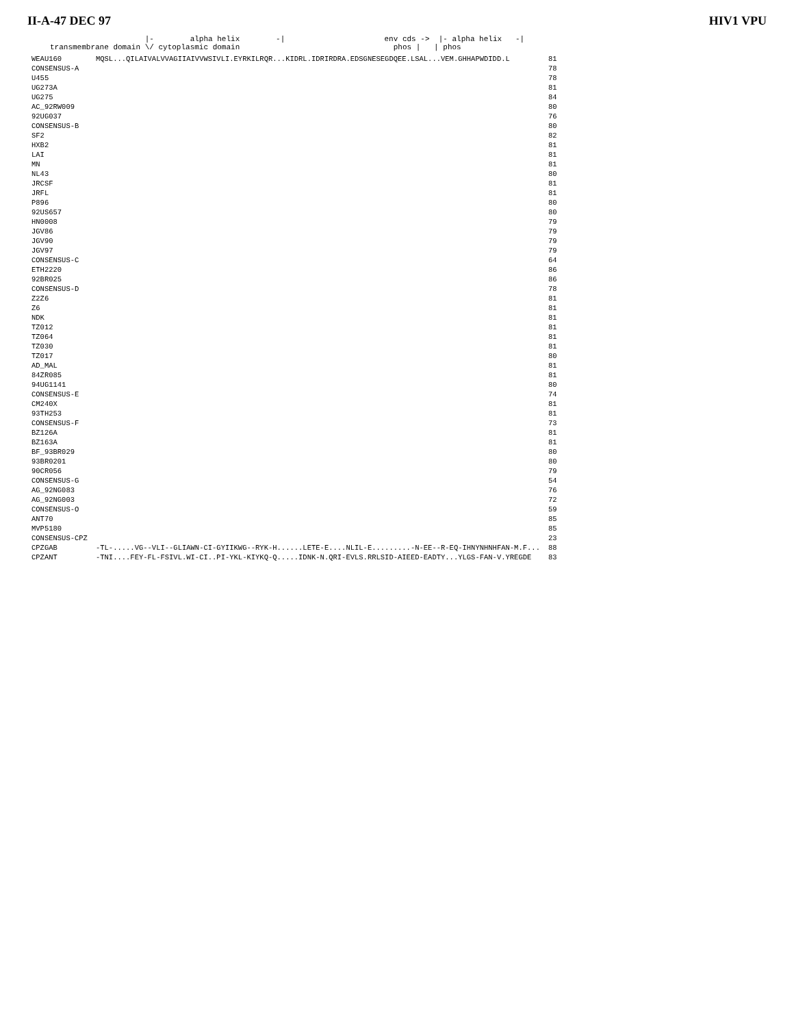II-A-47 DEC 97 HIV1 VPU
|- alpha helix -| env cds -> |- alpha helix -| transmembrane domain \/ cytoplasmic domain phos | | phos
| WEAU160 | MQSL...QILAIVALVVAGIIAIVVWSIVLI.EYRKILRQR...KIDRL.IDRIRDRA.EDSGNESEGDQEE.LSAL...VEM.GHHAPWDIDD.L | 81 |
| CONSENSUS-A | | 78 |
| U455 | | 78 |
| UG273A | | 81 |
| UG275 | | 84 |
| AC_92RW009 | | 80 |
| 92UG037 | | 76 |
| CONSENSUS-B | | 80 |
| SF2 | | 82 |
| HXB2 | | 81 |
| LAI | | 81 |
| MN | | 81 |
| NL43 | | 80 |
| JRCSF | | 81 |
| JRFL | | 81 |
| P896 | | 80 |
| 92US657 | | 80 |
| HN0008 | | 79 |
| JGV86 | | 79 |
| JGV90 | | 79 |
| JGV97 | | 79 |
| CONSENSUS-C | | 64 |
| ETH2220 | | 86 |
| 92BR025 | | 86 |
| CONSENSUS-D | | 78 |
| Z2Z6 | | 81 |
| Z6 | | 81 |
| NDK | | 81 |
| TZ012 | | 81 |
| TZ064 | | 81 |
| TZ030 | | 81 |
| TZ017 | | 80 |
| AD_MAL | | 81 |
| 84ZR085 | | 81 |
| 94UG1141 | | 80 |
| CONSENSUS-E | | 74 |
| CM240X | | 81 |
| 93TH253 | | 81 |
| CONSENSUS-F | | 73 |
| BZ126A | | 81 |
| BZ163A | | 81 |
| BF_93BR029 | | 80 |
| 93BR0201 | | 80 |
| 90CR056 | | 79 |
| CONSENSUS-G | | 54 |
| AG_92NG083 | | 76 |
| AG_92NG003 | | 72 |
| CONSENSUS-O | | 59 |
| ANT70 | | 85 |
| MVP5180 | | 85 |
| CONSENSUS-CPZ | | 23 |
| CPZGAB | -TL-.....VG--VLI--GLIAWN-CI-GYIIKWG--RYK-H......LETE-E....NLIL-E.........-N-EE--R-EQ-IHNYNHNHFAN-M.F... | 88 |
| CPZANT | -TNI....FEY-FL-FSIVL.WI-CI..PI-YKL-KIYKQ-Q.....IDNK-N.QRI-EVLS.RRLSID-AIEED-EADTY...YLGS-FAN-V.YREGDE | 83 |